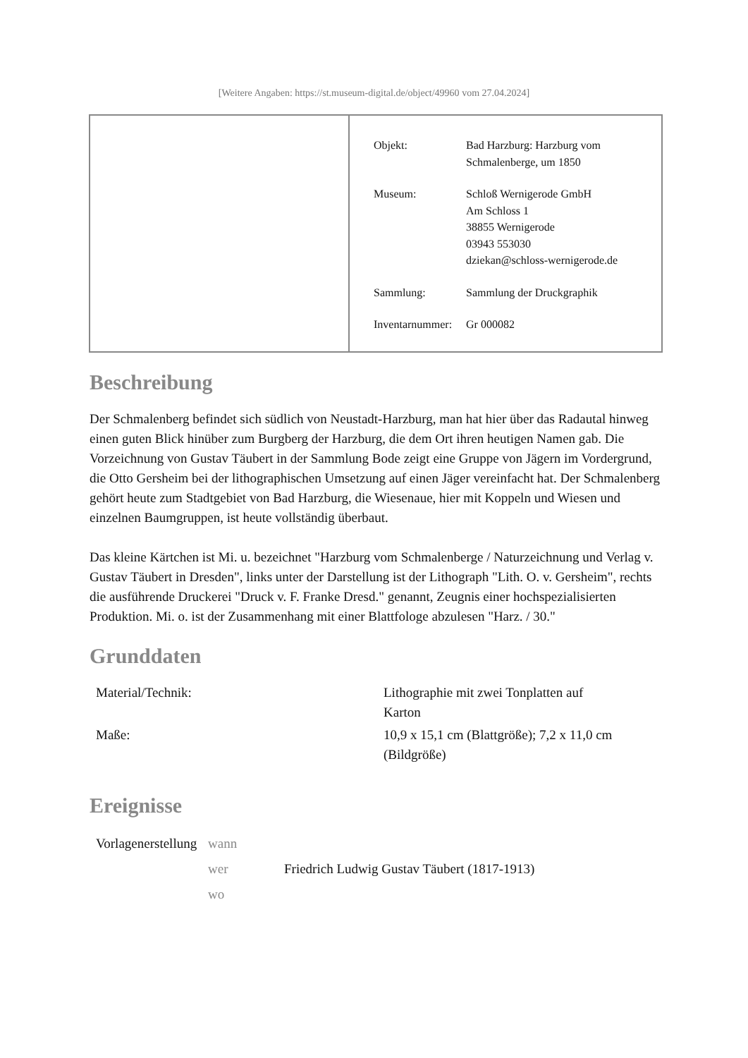[Weitere Angaben: https://st.museum-digital.de/object/49960 vom 27.04.2024]
| Objekt: | Bad Harzburg: Harzburg vom Schmalenberge, um 1850 |
| Museum: | Schloß Wernigerode GmbH Am Schloss 1 38855 Wernigerode 03943 553030 dziekan@schloss-wernigerode.de |
| Sammlung: | Sammlung der Druckgraphik |
| Inventarnummer: | Gr 000082 |
Beschreibung
Der Schmalenberg befindet sich südlich von Neustadt-Harzburg, man hat hier über das Radautal hinweg einen guten Blick hinüber zum Burgberg der Harzburg, die dem Ort ihren heutigen Namen gab. Die Vorzeichnung von Gustav Täubert in der Sammlung Bode zeigt eine Gruppe von Jägern im Vordergrund, die Otto Gersheim bei der lithographischen Umsetzung auf einen Jäger vereinfacht hat. Der Schmalenberg gehört heute zum Stadtgebiet von Bad Harzburg, die Wiesenaue, hier mit Koppeln und Wiesen und einzelnen Baumgruppen, ist heute vollständig überbaut.
Das kleine Kärtchen ist Mi. u. bezeichnet "Harzburg vom Schmalenberge / Naturzeichnung und Verlag v. Gustav Täubert in Dresden", links unter der Darstellung ist der Lithograph "Lith. O. v. Gersheim", rechts die ausführende Druckerei "Druck v. F. Franke Dresd." genannt, Zeugnis einer hochspezialisierten Produktion. Mi. o. ist der Zusammenhang mit einer Blattfologe abzulesen "Harz. / 30."
Grunddaten
| Material/Technik: | Lithographie mit zwei Tonplatten auf Karton |
| Maße: | 10,9 x 15,1 cm (Blattgröße); 7,2 x 11,0 cm (Bildgröße) |
Ereignisse
| Vorlagenerstellung | wann | |
| | wer | Friedrich Ludwig Gustav Täubert (1817-1913) |
| | wo | |